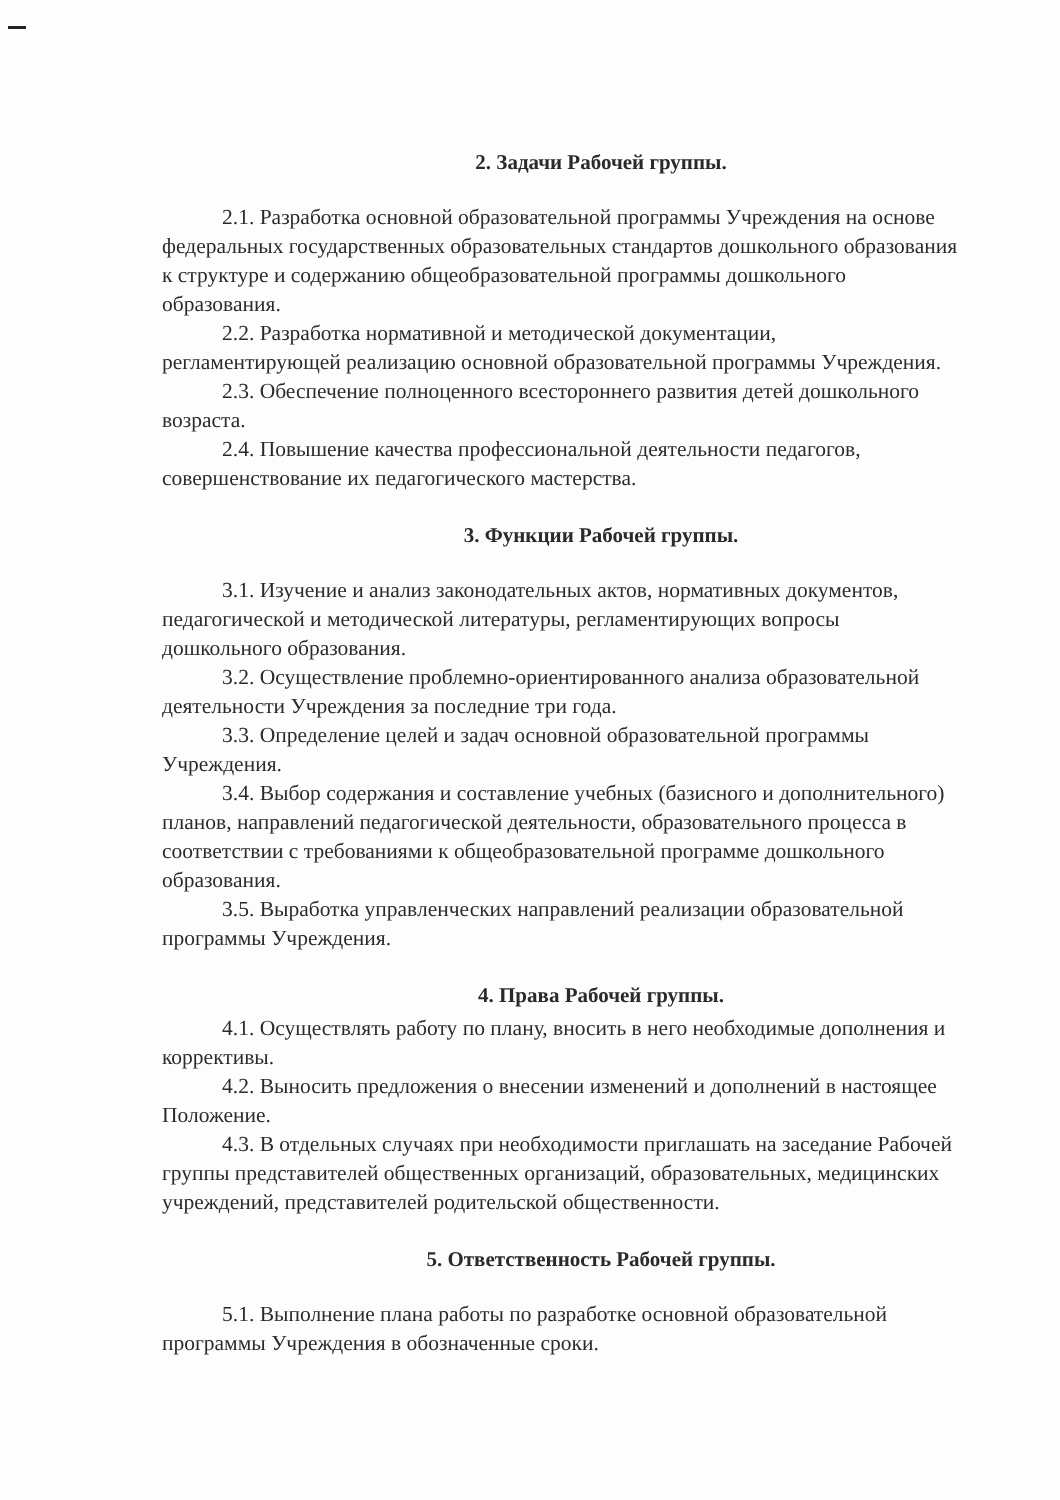2. Задачи Рабочей группы.
2.1. Разработка основной образовательной программы Учреждения на основе федеральных государственных образовательных стандартов дошкольного образования к структуре и содержанию общеобразовательной программы дошкольного образования.
2.2. Разработка нормативной и методической документации, регламентирующей реализацию основной образовательной программы Учреждения.
2.3. Обеспечение полноценного всестороннего развития детей дошкольного возраста.
2.4. Повышение качества профессиональной деятельности педагогов, совершенствование их педагогического мастерства.
3. Функции Рабочей группы.
3.1. Изучение и анализ законодательных актов, нормативных документов, педагогической и методической литературы, регламентирующих вопросы дошкольного образования.
3.2. Осуществление проблемно-ориентированного анализа образовательной деятельности Учреждения за последние три года.
3.3. Определение целей и задач основной образовательной программы Учреждения.
3.4. Выбор содержания и составление учебных (базисного и дополнительного) планов, направлений педагогической деятельности, образовательного процесса в соответствии с требованиями к общеобразовательной программе дошкольного образования.
3.5. Выработка управленческих направлений реализации образовательной программы Учреждения.
4. Права Рабочей группы.
4.1. Осуществлять работу по плану, вносить в него необходимые дополнения и коррективы.
4.2. Выносить предложения о внесении изменений и дополнений в настоящее Положение.
4.3. В отдельных случаях при необходимости приглашать на заседание Рабочей группы представителей общественных организаций, образовательных, медицинских учреждений, представителей родительской общественности.
5. Ответственность Рабочей группы.
5.1. Выполнение плана работы по разработке основной образовательной программы Учреждения в обозначенные сроки.